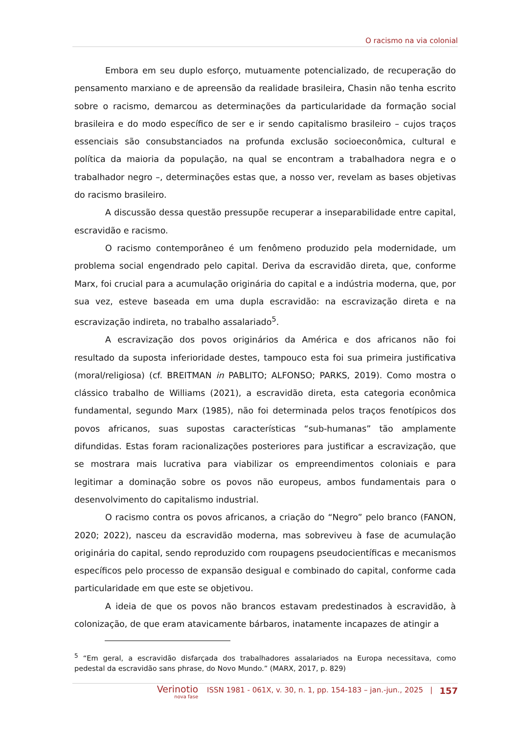O racismo na via colonial
Embora em seu duplo esforço, mutuamente potencializado, de recuperação do pensamento marxiano e de apreensão da realidade brasileira, Chasin não tenha escrito sobre o racismo, demarcou as determinações da particularidade da formação social brasileira e do modo específico de ser e ir sendo capitalismo brasileiro – cujos traços essenciais são consubstanciados na profunda exclusão socioeconômica, cultural e política da maioria da população, na qual se encontram a trabalhadora negra e o trabalhador negro –, determinações estas que, a nosso ver, revelam as bases objetivas do racismo brasileiro.
A discussão dessa questão pressupõe recuperar a inseparabilidade entre capital, escravidão e racismo.
O racismo contemporâneo é um fenômeno produzido pela modernidade, um problema social engendrado pelo capital. Deriva da escravidão direta, que, conforme Marx, foi crucial para a acumulação originária do capital e a indústria moderna, que, por sua vez, esteve baseada em uma dupla escravidão: na escravização direta e na escravização indireta, no trabalho assalariado<sup>5</sup>.
A escravização dos povos originários da América e dos africanos não foi resultado da suposta inferioridade destes, tampouco esta foi sua primeira justificativa (moral/religiosa) (cf. BREITMAN in PABLITO; ALFONSO; PARKS, 2019). Como mostra o clássico trabalho de Williams (2021), a escravidão direta, esta categoria econômica fundamental, segundo Marx (1985), não foi determinada pelos traços fenotípicos dos povos africanos, suas supostas características “sub-humanas” tão amplamente difundidas. Estas foram racionalizações posteriores para justificar a escravização, que se mostrara mais lucrativa para viabilizar os empreendimentos coloniais e para legitimar a dominação sobre os povos não europeus, ambos fundamentais para o desenvolvimento do capitalismo industrial.
O racismo contra os povos africanos, a criação do “Negro” pelo branco (FANON, 2020; 2022), nasceu da escravidão moderna, mas sobreviveu à fase de acumulação originária do capital, sendo reproduzido com roupagens pseudocientíficas e mecanismos específicos pelo processo de expansão desigual e combinado do capital, conforme cada particularidade em que este se objetivou.
A ideia de que os povos não brancos estavam predestinados à escravidão, à colonização, de que eram atavicamente bárbaros, inatamente incapazes de atingir a
<sup>5</sup> “Em geral, a escravidão disfarçada dos trabalhadores assalariados na Europa necessitava, como pedestal da escravidão sans phrase, do Novo Mundo.” (MARX, 2017, p. 829)
Verinotio
nova fase
ISSN 1981 - 061X, v. 30, n. 1, pp. 154-183 – jan.-jun., 2025 |
157